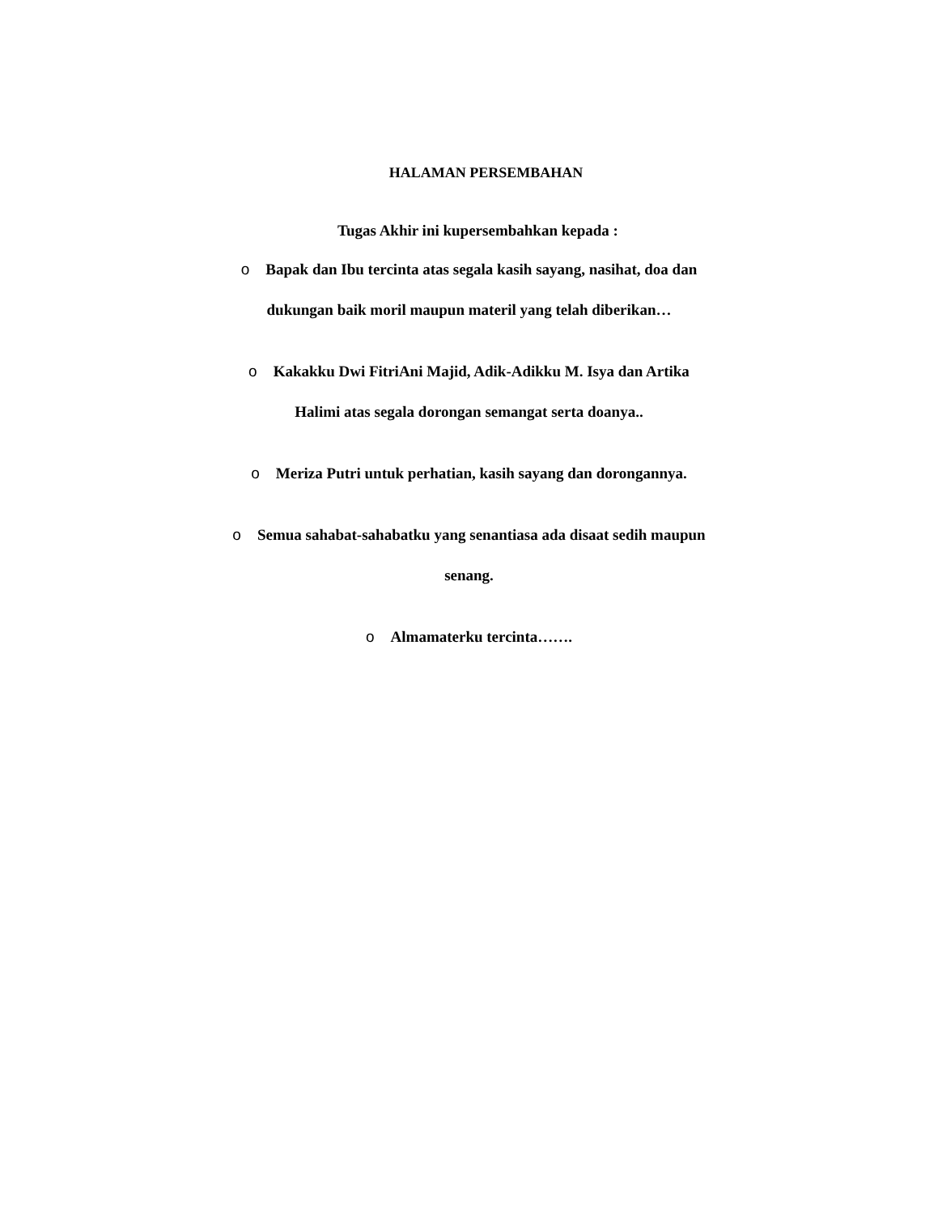HALAMAN PERSEMBAHAN
Tugas Akhir ini kupersembahkan kepada :
o Bapak dan Ibu tercinta atas segala kasih sayang, nasihat, doa dan
dukungan baik moril maupun materil yang telah diberikan…
o Kakakku Dwi FitriAni Majid, Adik-Adikku M. Isya dan Artika
Halimi atas segala dorongan semangat serta doanya..
o Meriza Putri untuk perhatian, kasih sayang dan dorongannya.
o Semua sahabat-sahabatku yang senantiasa ada disaat sedih maupun
senang.
o Almamaterku tercinta…….